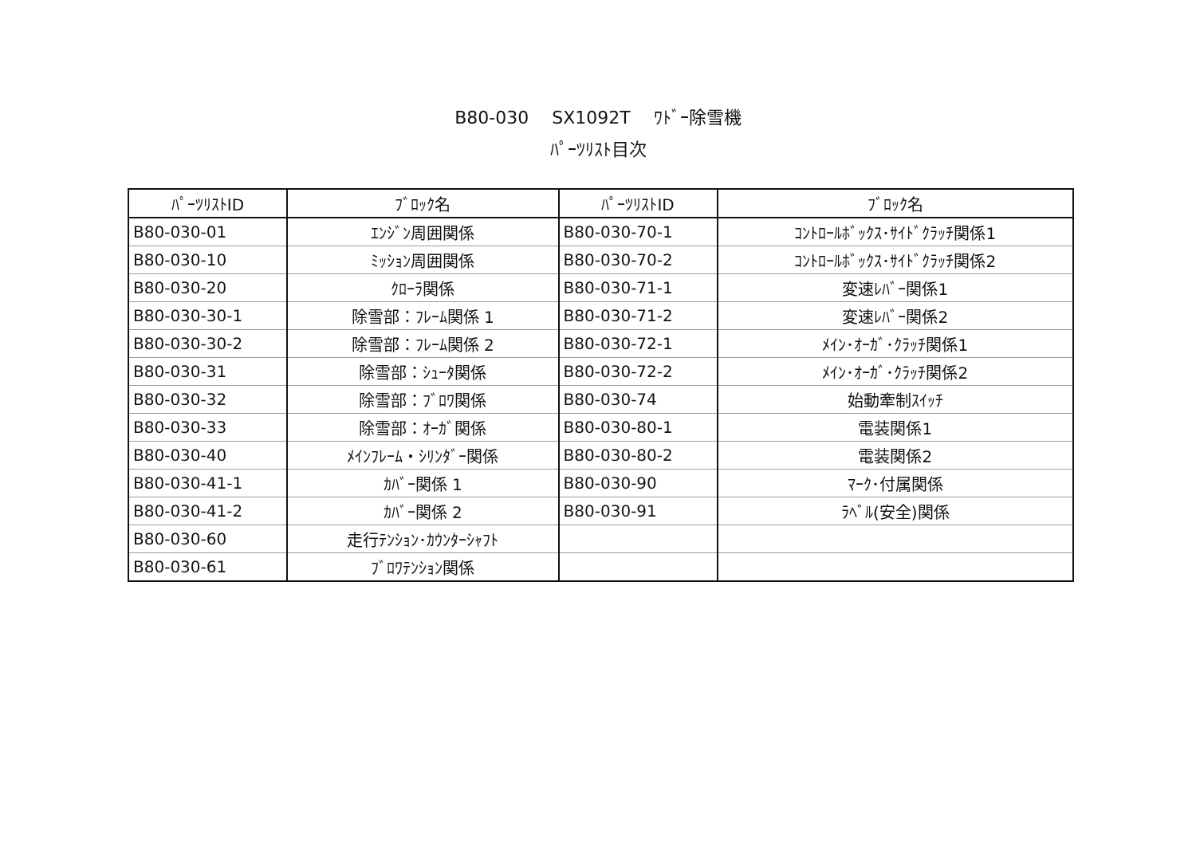B80-030　 SX1092T　 ﾜﾄﾞｰ除雪機
ﾊﾟｰﾂﾘｽﾄ目次
| ﾊﾟｰﾂﾘｽﾄID | ﾌﾞﾛｯｸ名 | ﾊﾟｰﾂﾘｽﾄID | ﾌﾞﾛｯｸ名 |
| --- | --- | --- | --- |
| B80-030-01 | ｴﾝｼﾞﾝ周囲関係 | B80-030-70-1 | ｺﾝﾄﾛｰﾙﾎﾞｯｸｽ･ｻｲﾄﾞｸﾗｯﾁ関係1 |
| B80-030-10 | ﾐｯｼｮﾝ周囲関係 | B80-030-70-2 | ｺﾝﾄﾛｰﾙﾎﾞｯｸｽ･ｻｲﾄﾞｸﾗｯﾁ関係2 |
| B80-030-20 | ｸﾛｰﾗ関係 | B80-030-71-1 | 変速ﾚﾊﾞｰ関係1 |
| B80-030-30-1 | 除雪部：ﾌﾚｰﾑ関係 1 | B80-030-71-2 | 変速ﾚﾊﾞｰ関係2 |
| B80-030-30-2 | 除雪部：ﾌﾚｰﾑ関係 2 | B80-030-72-1 | ﾒｲﾝ･ｵｰｶﾞ･ｸﾗｯﾁ関係1 |
| B80-030-31 | 除雪部：ｼｭｰﾀ関係 | B80-030-72-2 | ﾒｲﾝ･ｵｰｶﾞ･ｸﾗｯﾁ関係2 |
| B80-030-32 | 除雪部：ﾌﾞﾛﾜ関係 | B80-030-74 | 始動牽制ｽｲｯﾁ |
| B80-030-33 | 除雪部：ｵｰｶﾞ関係 | B80-030-80-1 | 電装関係1 |
| B80-030-40 | ﾒｲﾝﾌﾚｰﾑ・ｼﾘﾝﾀﾞｰ関係 | B80-030-80-2 | 電装関係2 |
| B80-030-41-1 | ｶﾊﾞｰ関係 1 | B80-030-90 | ﾏｰｸ･付属関係 |
| B80-030-41-2 | ｶﾊﾞｰ関係 2 | B80-030-91 | ﾗﾍﾞﾙ(安全)関係 |
| B80-030-60 | 走行ﾃﾝｼｮﾝ･ｶｳﾝﾀｰｼｬﾌﾄ | | |
| B80-030-61 | ﾌﾞﾛﾜﾃﾝｼｮﾝ関係 | | |